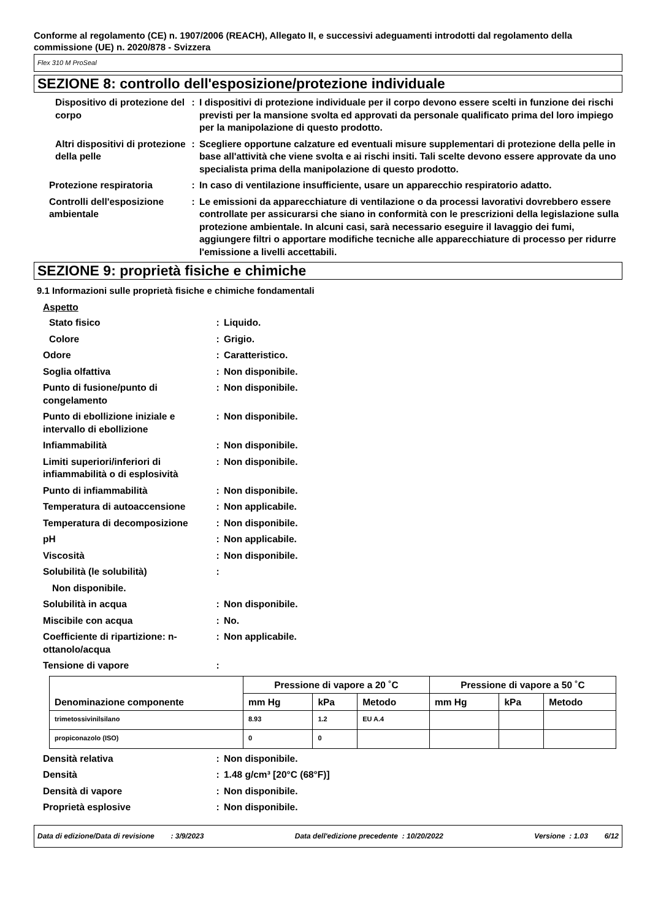Conforme al regolamento (CE) n. 1907/2006 (REACH), Allegato II, e successivi adeguamenti introdotti dal regolamento della commissione (UE) n. 2020/878 - Svizzera
Flex 310 M ProSeal
SEZIONE 8: controllo dell'esposizione/protezione individuale
Dispositivo di protezione del corpo
: I dispositivi di protezione individuale per il corpo devono essere scelti in funzione dei rischi previsti per la mansione svolta ed approvati da personale qualificato prima del loro impiego per la manipolazione di questo prodotto.
Altri dispositivi di protezione della pelle
: Scegliere opportune calzature ed eventuali misure supplementari di protezione della pelle in base all'attività che viene svolta e ai rischi insiti. Tali scelte devono essere approvate da uno specialista prima della manipolazione di questo prodotto.
Protezione respiratoria : In caso di ventilazione insufficiente, usare un apparecchio respiratorio adatto.
Controlli dell'esposizione ambientale
: Le emissioni da apparecchiature di ventilazione o da processi lavorativi dovrebbero essere controllate per assicurarsi che siano in conformità con le prescrizioni della legislazione sulla protezione ambientale. In alcuni casi, sarà necessario eseguire il lavaggio dei fumi, aggiungere filtri o apportare modifiche tecniche alle apparecchiature di processo per ridurre l'emissione a livelli accettabili.
SEZIONE 9: proprietà fisiche e chimiche
9.1 Informazioni sulle proprietà fisiche e chimiche fondamentali
Aspetto
Stato fisico : Liquido.
Colore : Grigio.
Odore : Caratteristico.
Soglia olfattiva : Non disponibile.
Punto di fusione/punto di congelamento
: Non disponibile.
Punto di ebollizione iniziale e intervallo di ebollizione
: Non disponibile.
Infiammabilità : Non disponibile.
Limiti superiori/inferiori di infiammabilità o di esplosività
: Non disponibile.
Punto di infiammabilità : Non disponibile.
Temperatura di autoaccensione : Non applicabile.
Temperatura di decomposizione : Non disponibile.
pH : Non applicabile.
Viscosità : Non disponibile.
Solubilità (le solubilità) :
Non disponibile.
Solubilità in acqua : Non disponibile.
Miscibile con acqua : No.
Coefficiente di ripartizione: n-ottanolo/acqua
: Non applicabile.
Tensione di vapore :
| Denominazione componente | Pressione di vapore a 20 ˚C | | | Pressione di vapore a 50 ˚C | | |
| --- | --- | --- | --- | --- | --- | --- |
| | mm Hg | kPa | Metodo | mm Hg | kPa | Metodo |
| trimetossivinilsilano | 8.93 | 1.2 | EU A.4 | | | |
| propiconazolo (ISO) | 0 | 0 | | | | |
Densità relativa : Non disponibile.
Densità : 1.48 g/cm³ [20°C (68°F)]
Densità di vapore : Non disponibile.
Proprietà esplosive : Non disponibile.
Data di edizione/Data di revisione : 3/9/2023 Data dell'edizione precedente : 10/20/2022 Versione : 1.03 6/12